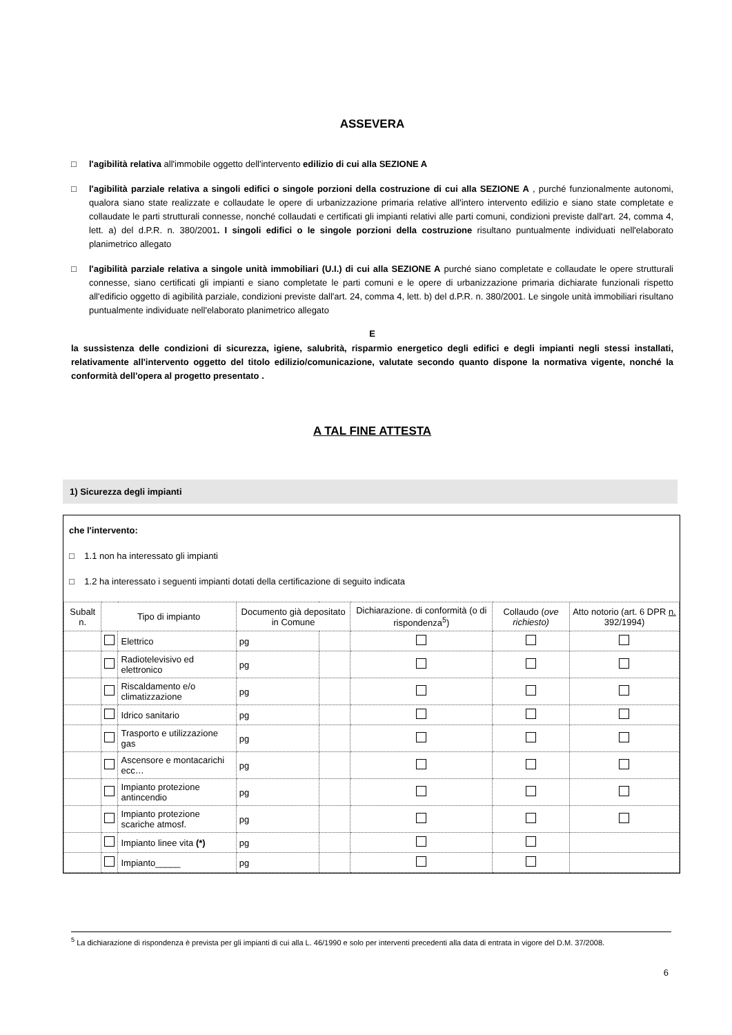ASSEVERA
□ l'agibilità relativa all'immobile oggetto dell'intervento edilizio di cui alla SEZIONE A
□ l'agibilità parziale relativa a singoli edifici o singole porzioni della costruzione di cui alla SEZIONE A , purché funzionalmente autonomi, qualora siano state realizzate e collaudate le opere di urbanizzazione primaria relative all'intero intervento edilizio e siano state completate e collaudate le parti strutturali connesse, nonché collaudati e certificati gli impianti relativi alle parti comuni, condizioni previste dall'art. 24, comma 4, lett. a) del d.P.R. n. 380/2001. I singoli edifici o le singole porzioni della costruzione risultano puntualmente individuati nell'elaborato planimetrico allegato
□ l'agibilità parziale relativa a singole unità immobiliari (U.I.) di cui alla SEZIONE A purché siano completate e collaudate le opere strutturali connesse, siano certificati gli impianti e siano completate le parti comuni e le opere di urbanizzazione primaria dichiarate funzionali rispetto all'edificio oggetto di agibilità parziale, condizioni previste dall'art. 24, comma 4, lett. b) del d.P.R. n. 380/2001. Le singole unità immobiliari risultano puntualmente individuate nell'elaborato planimetrico allegato
E
la sussistenza delle condizioni di sicurezza, igiene, salubrità, risparmio energetico degli edifici e degli impianti negli stessi installati, relativamente all'intervento oggetto del titolo edilizio/comunicazione, valutate secondo quanto dispone la normativa vigente, nonché la conformità dell'opera al progetto presentato .
A TAL FINE ATTESTA
1) Sicurezza degli impianti
che l'intervento:
□ 1.1 non ha interessato gli impianti
□ 1.2 ha interessato i seguenti impianti dotati della certificazione di seguito indicata
| Subalt n. | Tipo di impianto | | Documento già depositato in Comune | | Dichiarazione. di conformità (o di rispondenza<sup>5</sup>) | Collaudo ( ove richiesto) | Atto notorio (art. 6 DPR n. 392/1994) |
| --- | --- | --- | --- | --- | --- | --- | --- |
| | | Elettrico | pg | | | | |
| | | Radiotelevisivo ed elettronico | pg | | | | |
| | | Riscaldamento e/o climatizzazione | pg | | | | |
| | | Idrico sanitario | pg | | | | |
| | | Trasporto e utilizzazione gas | pg | | | | |
| | | Ascensore e montacarichi ecc… | pg | | | | |
| | | Impianto protezione antincendio | pg | | | | |
| | | Impianto protezione scariche atmosf. | pg | | | | |
| | | Impianto linee vita (*) | pg | | | | |
| | | Impianto_____ | pg | | | | |
<sup>5</sup> La dichiarazione di rispondenza è prevista per gli impianti di cui alla L. 46/1990 e solo per interventi precedenti alla data di entrata in vigore del D.M. 37/2008.
6